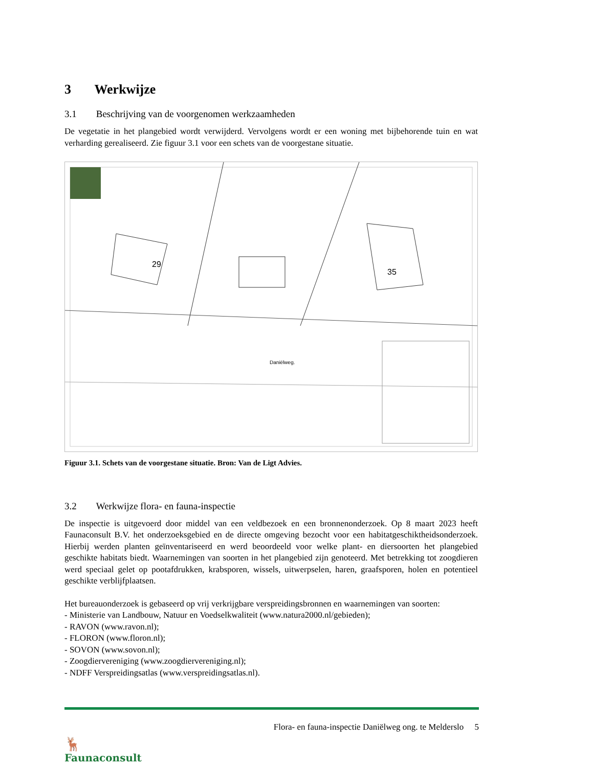3 Werkwijze
3.1 Beschrijving van de voorgenomen werkzaamheden
De vegetatie in het plangebied wordt verwijderd. Vervolgens wordt er een woning met bijbehorende tuin en wat verharding gerealiseerd. Zie figuur 3.1 voor een schets van de voorgestane situatie.
29
35
Daniëlweg.
Figuur 3.1. Schets van de voorgestane situatie. Bron: Van de Ligt Advies.
3.2 Werkwijze flora- en fauna-inspectie
De inspectie is uitgevoerd door middel van een veldbezoek en een bronnenonderzoek. Op 8 maart 2023 heeft Faunaconsult B.V. het onderzoeksgebied en de directe omgeving bezocht voor een habitatgeschiktheidsonderzoek. Hierbij werden planten geïnventariseerd en werd beoordeeld voor welke plant- en diersoorten het plangebied geschikte habitats biedt. Waarnemingen van soorten in het plangebied zijn genoteerd. Met betrekking tot zoogdieren werd speciaal gelet op pootafdrukken, krabsporen, wissels, uitwerpselen, haren, graafsporen, holen en potentieel geschikte verblijfplaatsen.
Het bureauonderzoek is gebaseerd op vrij verkrijgbare verspreidingsbronnen en waarnemingen van soorten:
- Ministerie van Landbouw, Natuur en Voedselkwaliteit (www.natura2000.nl/gebieden);
- RAVON (www.ravon.nl);
- FLORON (www.floron.nl);
- SOVON (www.sovon.nl);
- Zoogdiervereniging (www.zoogdiervereniging.nl);
- NDFF Verspreidingsatlas (www.verspreidingsatlas.nl).
🦌
Faunaconsult
Flora- en fauna-inspectie Daniëlweg ong. te Melderslo 5